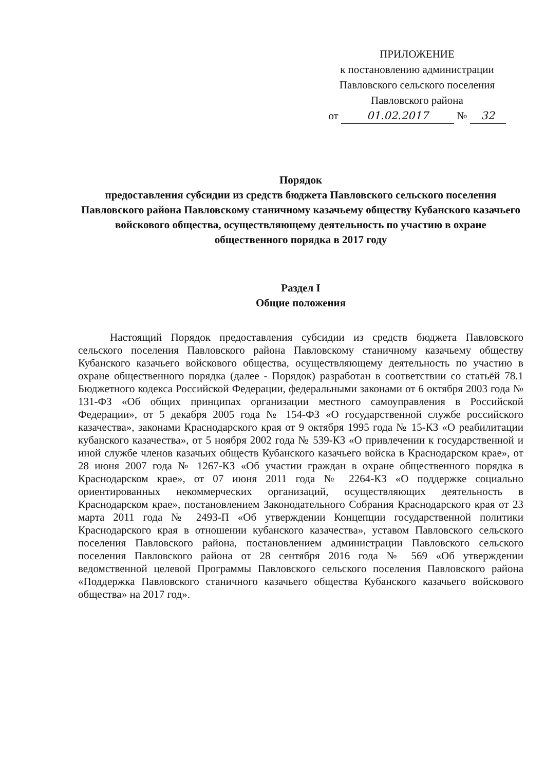ПРИЛОЖЕНИЕ
к постановлению администрации
Павловского сельского поселения
Павловского района
от 01.02.2017 № 32
Порядок
предоставления субсидии из средств бюджета Павловского сельского поселения Павловского района Павловскому станичному казачьему обществу Кубанского казачьего войскового общества, осуществляющему деятельность по участию в охране общественного порядка в 2017 году
Раздел I
Общие положения
Настоящий Порядок предоставления субсидии из средств бюджета Павловского сельского поселения Павловского района Павловскому станичному казачьему обществу Кубанского казачьего войскового общества, осуществляющему деятельность по участию в охране общественного порядка (далее - Порядок) разработан в соответствии со статьёй 78.1 Бюджетного кодекса Российской Федерации, федеральными законами от 6 октября 2003 года № 131-ФЗ «Об общих принципах организации местного самоуправления в Российской Федерации», от 5 декабря 2005 года № 154-ФЗ «О государственной службе российского казачества», законами Краснодарского края от 9 октября 1995 года № 15-КЗ «О реабилитации кубанского казачества», от 5 ноября 2002 года № 539-КЗ «О привлечении к государственной и иной службе членов казачьих обществ Кубанского казачьего войска в Краснодарском крае», от 28 июня 2007 года № 1267-КЗ «Об участии граждан в охране общественного порядка в Краснодарском крае», от 07 июня 2011 года № 2264-КЗ «О поддержке социально ориентированных некоммерческих организаций, осуществляющих деятельность в Краснодарском крае», постановлением Законодательного Собрания Краснодарского края от 23 марта 2011 года № 2493-П «Об утверждении Концепции государственной политики Краснодарского края в отношении кубанского казачества», уставом Павловского сельского поселения Павловского района, постановлением администрации Павловского сельского поселения Павловского района от 28 сентября 2016 года № 569 «Об утверждении ведомственной целевой Программы Павловского сельского поселения Павловского района «Поддержка Павловского станичного казачьего общества Кубанского казачьего войскового общества» на 2017 год».